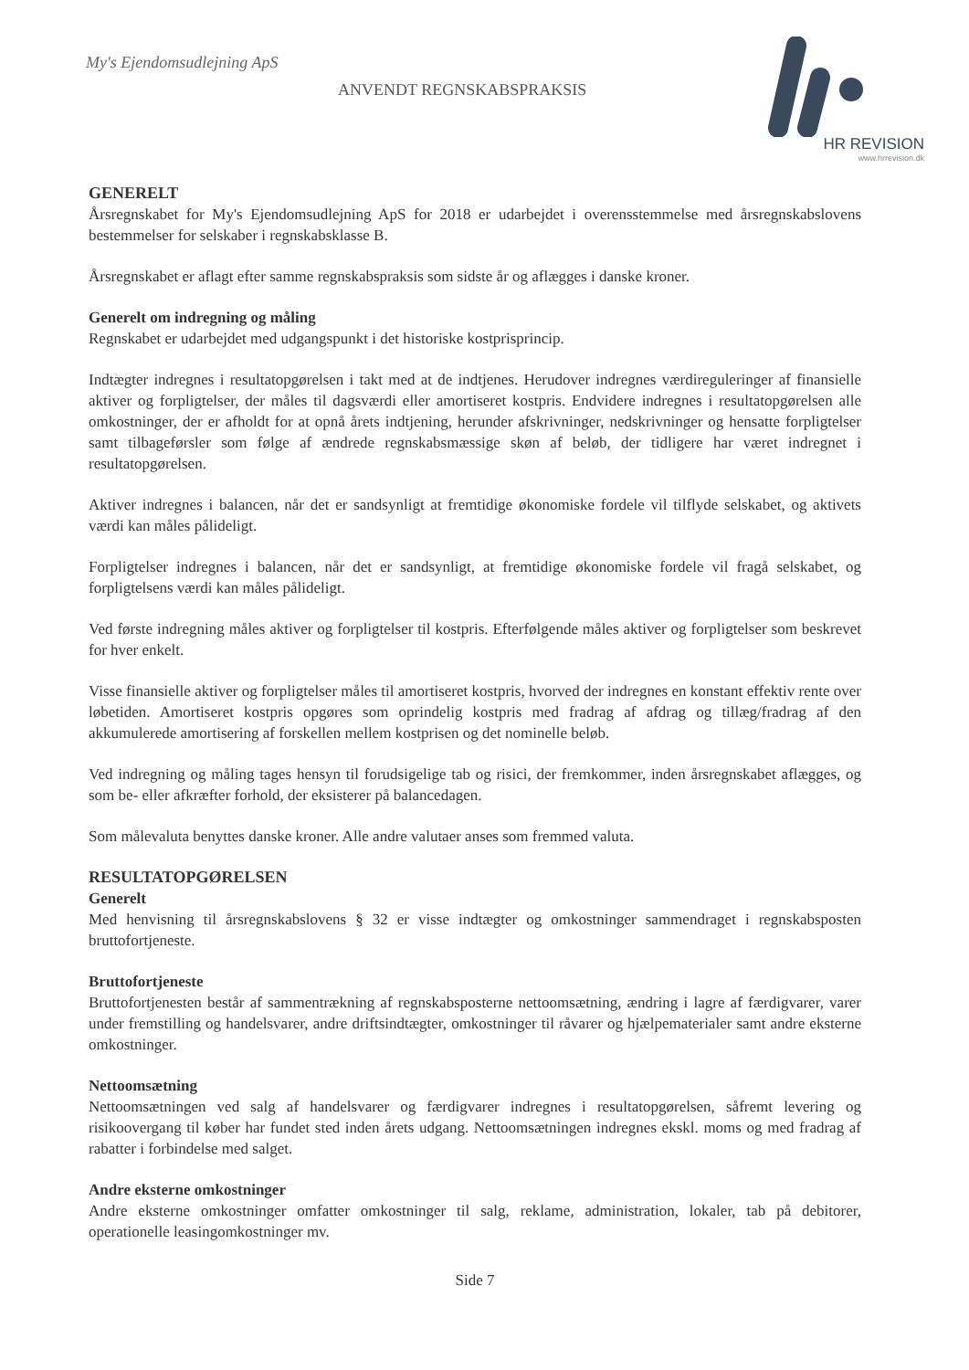My's Ejendomsudlejning ApS
ANVENDT REGNSKABSPRAKSIS
HR REVISION
www.hrrevision.dk
GENERELT
Årsregnskabet for My's Ejendomsudlejning ApS for 2018 er udarbejdet i overensstemmelse med årsregnskabslovens bestemmelser for selskaber i regnskabsklasse B.
Årsregnskabet er aflagt efter samme regnskabspraksis som sidste år og aflægges i danske kroner.
Generelt om indregning og måling
Regnskabet er udarbejdet med udgangspunkt i det historiske kostprisprincip.
Indtægter indregnes i resultatopgørelsen i takt med at de indtjenes. Herudover indregnes værdireguleringer af finansielle aktiver og forpligtelser, der måles til dagsværdi eller amortiseret kostpris. Endvidere indregnes i resultatopgørelsen alle omkostninger, der er afholdt for at opnå årets indtjening, herunder afskrivninger, nedskrivninger og hensatte forpligtelser samt tilbageførsler som følge af ændrede regnskabsmæssige skøn af beløb, der tidligere har været indregnet i resultatopgørelsen.
Aktiver indregnes i balancen, når det er sandsynligt at fremtidige økonomiske fordele vil tilflyde selskabet, og aktivets værdi kan måles pålideligt.
Forpligtelser indregnes i balancen, når det er sandsynligt, at fremtidige økonomiske fordele vil fragå selskabet, og forpligtelsens værdi kan måles pålideligt.
Ved første indregning måles aktiver og forpligtelser til kostpris. Efterfølgende måles aktiver og forpligtelser som beskrevet for hver enkelt.
Visse finansielle aktiver og forpligtelser måles til amortiseret kostpris, hvorved der indregnes en konstant effektiv rente over løbetiden. Amortiseret kostpris opgøres som oprindelig kostpris med fradrag af afdrag og tillæg/fradrag af den akkumulerede amortisering af forskellen mellem kostprisen og det nominelle beløb.
Ved indregning og måling tages hensyn til forudsigelige tab og risici, der fremkommer, inden årsregnskabet aflægges, og som be- eller afkræfter forhold, der eksisterer på balancedagen.
Som målevaluta benyttes danske kroner. Alle andre valutaer anses som fremmed valuta.
RESULTATOPGØRELSEN
Generelt
Med henvisning til årsregnskabslovens § 32 er visse indtægter og omkostninger sammendraget i regnskabsposten bruttofortjeneste.
Bruttofortjeneste
Bruttofortjenesten består af sammentrækning af regnskabsposterne nettoomsætning, ændring i lagre af færdigvarer, varer under fremstilling og handelsvarer, andre driftsindtægter, omkostninger til råvarer og hjælpematerialer samt andre eksterne omkostninger.
Nettoomsætning
Nettoomsætningen ved salg af handelsvarer og færdigvarer indregnes i resultatopgørelsen, såfremt levering og risikoovergang til køber har fundet sted inden årets udgang. Nettoomsætningen indregnes ekskl. moms og med fradrag af rabatter i forbindelse med salget.
Andre eksterne omkostninger
Andre eksterne omkostninger omfatter omkostninger til salg, reklame, administration, lokaler, tab på debitorer, operationelle leasingomkostninger mv.
Side 7